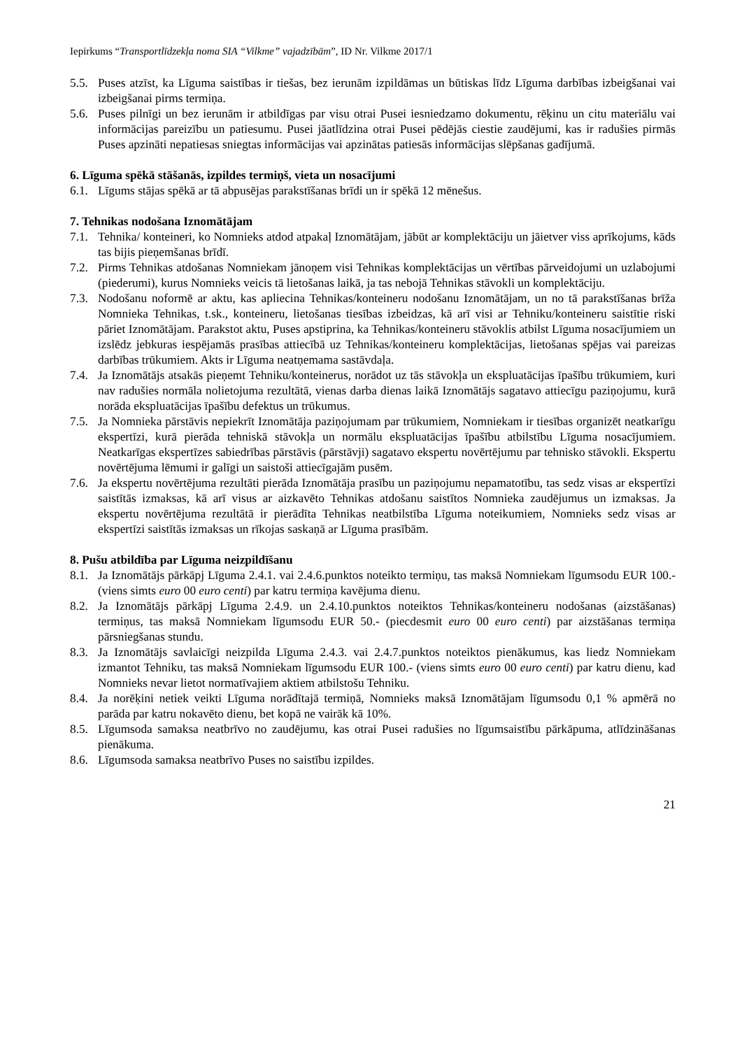Iepirkums “Transportlīdzekļa noma SIA “Vilkme” vajadzībām”, ID Nr. Vilkme 2017/1
5.5. Puses atzīst, ka Līguma saistības ir tiešas, bez ierunām izpildāmas un būtiskas līdz Līguma darbības izbeigšanai vai izbeigšanai pirms termiņa.
5.6. Puses pilnīgi un bez ierunām ir atbildīgas par visu otrai Pusei iesniedzamo dokumentu, rēķinu un citu materiālu vai informācijas pareizību un patiesumu. Pusei jāatlīdzina otrai Pusei pēdējās ciestie zaudējumi, kas ir radušies pirmās Puses apzināti nepatiesas sniegtas informācijas vai apzinātas patiesās informācijas slēpšanas gadījumā.
6. Līguma spēkā stāšanās, izpildes termiņš, vieta un nosacījumi
6.1. Līgums stājas spēkā ar tā abpusējas parakstīšanas brīdi un ir spēkā 12 mēnešus.
7. Tehnikas nodošana Iznomātājam
7.1. Tehnika/ konteineri, ko Nomnieks atdod atpakaļ Iznomātājam, jābūt ar komplektāciju un jāietver viss aprīkojums, kāds tas bijis pieņemšanas brīdī.
7.2. Pirms Tehnikas atdošanas Nomniekam jānoņem visi Tehnikas komplektācijas un vērtības pārveidojumi un uzlabojumi (piederumi), kurus Nomnieks veicis tā lietošanas laikā, ja tas nebojā Tehnikas stāvokli un komplektāciju.
7.3. Nodošanu noformē ar aktu, kas apliecina Tehnikas/konteineru nodošanu Iznomātājam, un no tā parakstīšanas brīža Nomnieka Tehnikas, t.sk., konteineru, lietošanas tiesības izbeidzas, kā arī visi ar Tehniku/konteineru saistītie riski pāriet Iznomātājam. Parakstot aktu, Puses apstiprina, ka Tehnikas/konteineru stāvoklis atbilst Līguma nosacījumiem un izslēdz jebkuras iespējamās prasības attiecībā uz Tehnikas/konteineru komplektācijas, lietošanas spējas vai pareizas darbības trūkumiem. Akts ir Līguma neatņemama sastāvdaļa.
7.4. Ja Iznomātājs atsakās pieņemt Tehniku/konteinerus, norādot uz tās stāvokļa un ekspluatācijas īpašību trūkumiem, kuri nav radušies normāla nolietojuma rezultātā, vienas darba dienas laikā Iznomātājs sagatavo attiecīgu paziņojumu, kurā norāda ekspluatācijas īpašību defektus un trūkumus.
7.5. Ja Nomnieka pārstāvis nepiekrīt Iznomātāja paziņojumam par trūkumiem, Nomniekam ir tiesības organizēt neatkarīgu ekspertīzi, kurā pierāda tehniskā stāvokļa un normālu ekspluatācijas īpašību atbilstību Līguma nosacījumiem. Neatkarīgas ekspertīzes sabiedrības pārstāvis (pārstāvji) sagatavo ekspertu novērtējumu par tehnisko stāvokli. Ekspertu novērtējuma lēmumi ir galīgi un saistoši attiecīgajām pusēm.
7.6. Ja ekspertu novērtējuma rezultāti pierāda Iznomātāja prasību un paziņojumu nepamatotību, tas sedz visas ar ekspertīzi saistītās izmaksas, kā arī visus ar aizkavēto Tehnikas atdošanu saistītos Nomnieka zaudējumus un izmaksas. Ja ekspertu novērtējuma rezultātā ir pierādīta Tehnikas neatbilstība Līguma noteikumiem, Nomnieks sedz visas ar ekspertīzi saistītās izmaksas un rīkojas saskaņā ar Līguma prasībām.
8. Pušu atbildība par Līguma neizpildīšanu
8.1. Ja Iznomātājs pārkāpj Līguma 2.4.1. vai 2.4.6.punktos noteikto termiņu, tas maksā Nomniekam līgumsodu EUR 100.- (viens simts euro 00 euro centi) par katru termiņa kavējuma dienu.
8.2. Ja Iznomātājs pārkāpj Līguma 2.4.9. un 2.4.10.punktos noteiktos Tehnikas/konteineru nodošanas (aizstāšanas) termiņus, tas maksā Nomniekam līgumsodu EUR 50.- (piecdesmit euro 00 euro centi) par aizstāšanas termiņa pārsniegšanas stundu.
8.3. Ja Iznomātājs savlaicīgi neizpilda Līguma 2.4.3. vai 2.4.7.punktos noteiktos pienākumus, kas liedz Nomniekam izmantot Tehniku, tas maksā Nomniekam līgumsodu EUR 100.- (viens simts euro 00 euro centi) par katru dienu, kad Nomnieks nevar lietot normatīvajiem aktiem atbilstošu Tehniku.
8.4. Ja norēķini netiek veikti Līguma norādītajā termiņā, Nomnieks maksā Iznomātājam līgumsodu 0,1 % apmērā no parāda par katru nokavēto dienu, bet kopā ne vairāk kā 10%.
8.5. Līgumsoda samaksa neatbrīvo no zaudējumu, kas otrai Pusei radušies no līgumsaistību pārkāpuma, atlīdzināšanas pienākuma.
8.6. Līgumsoda samaksa neatbrīvo Puses no saistību izpildes.
21